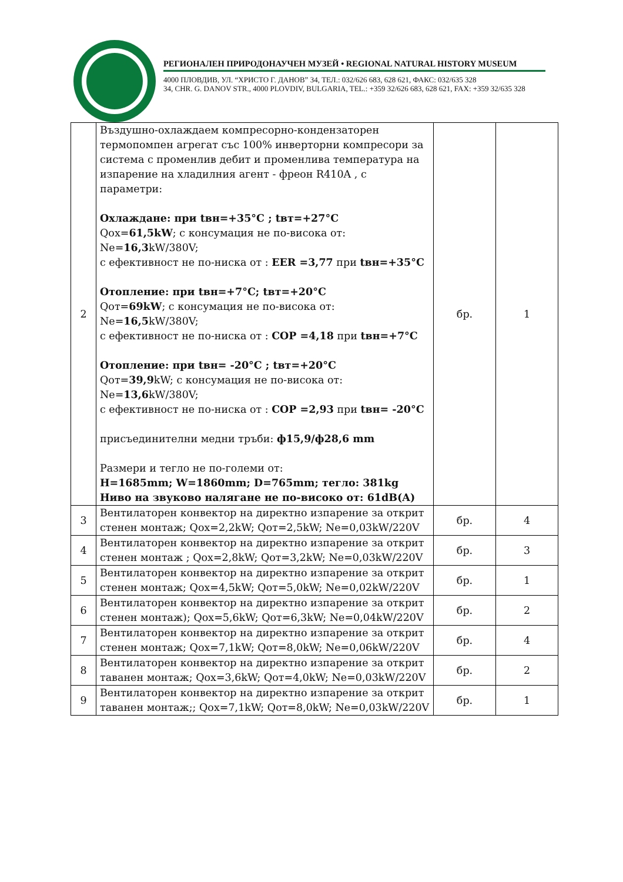РЕГИОНАЛЕН ПРИРОДОНАУЧЕН МУЗЕЙ • REGIONAL NATURAL HISTORY MUSEUM
4000 ПЛОВДИВ, УЛ. “ХРИСТО Г. ДАНОВ” 34, ТЕЛ.: 032/626 683, 628 621, ФАКС: 032/635 328
34, CHR. G. DANOV STR., 4000 PLOVDIV, BULGARIA, TEL.: +359 32/626 683, 628 621, FAX: +359 32/635 328
| 2 | Въздушно-охлаждаем компресорно-кондензаторен термопомпен агрегат със 100% инверторни компресори за система с променлив дебит и променлива температура на изпарение на хладилния агент - фреон R410A , с параметри: Охлаждане: при tвн=+35°C ; tвт=+27°C Qох= 61,5kW ; с консумация не по-висока от: Ne= 16,3 kW/380V; с ефективност не по-ниска от : EER =3,77 при tвн=+35°C Отопление: при tвн=+7°C; tвт=+20°C Qот= 69kW ; с консумация не по-висока от: Ne= 16,5 kW/380V; с ефективност не по-ниска от : COP =4,18 при tвн=+7°C Отопление: при tвн= -20°C ; tвт=+20°C Qот= 39,9 kW; с консумация не по-висока от: Ne= 13,6 kW/380V; с ефективност не по-ниска от : COP =2,93 при tвн= -20°C присъединителни медни тръби: ф15,9/ф28,6 mm Размери и тегло не по-големи от: H=1685mm; W=1860mm; D=765mm; тегло: 381kg Ниво на звуково налягане не по-високо от: 61dB(A) | бр. | 1 |
| 3 | Вентилаторен конвектор на директно изпарение за открит стенен монтаж; Qох=2,2kW; Qот=2,5kW; Ne=0,03kW/220V | бр. | 4 |
| 4 | Вентилаторен конвектор на директно изпарение за открит стенен монтаж ; Qох=2,8kW; Qот=3,2kW; Ne=0,03kW/220V | бр. | 3 |
| 5 | Вентилаторен конвектор на директно изпарение за открит стенен монтаж; Qох=4,5kW; Qот=5,0kW; Ne=0,02kW/220V | бр. | 1 |
| 6 | Вентилаторен конвектор на директно изпарение за открит стенен монтаж); Qох=5,6kW; Qот=6,3kW; Ne=0,04kW/220V | бр. | 2 |
| 7 | Вентилаторен конвектор на директно изпарение за открит стенен монтаж; Qох=7,1kW; Qот=8,0kW; Ne=0,06kW/220V | бр. | 4 |
| 8 | Вентилаторен конвектор на директно изпарение за открит таванен монтаж; Qох=3,6kW; Qот=4,0kW; Ne=0,03kW/220V | бр. | 2 |
| 9 | Вентилаторен конвектор на директно изпарение за открит таванен монтаж;; Qох=7,1kW; Qот=8,0kW; Ne=0,03kW/220V | бр. | 1 |